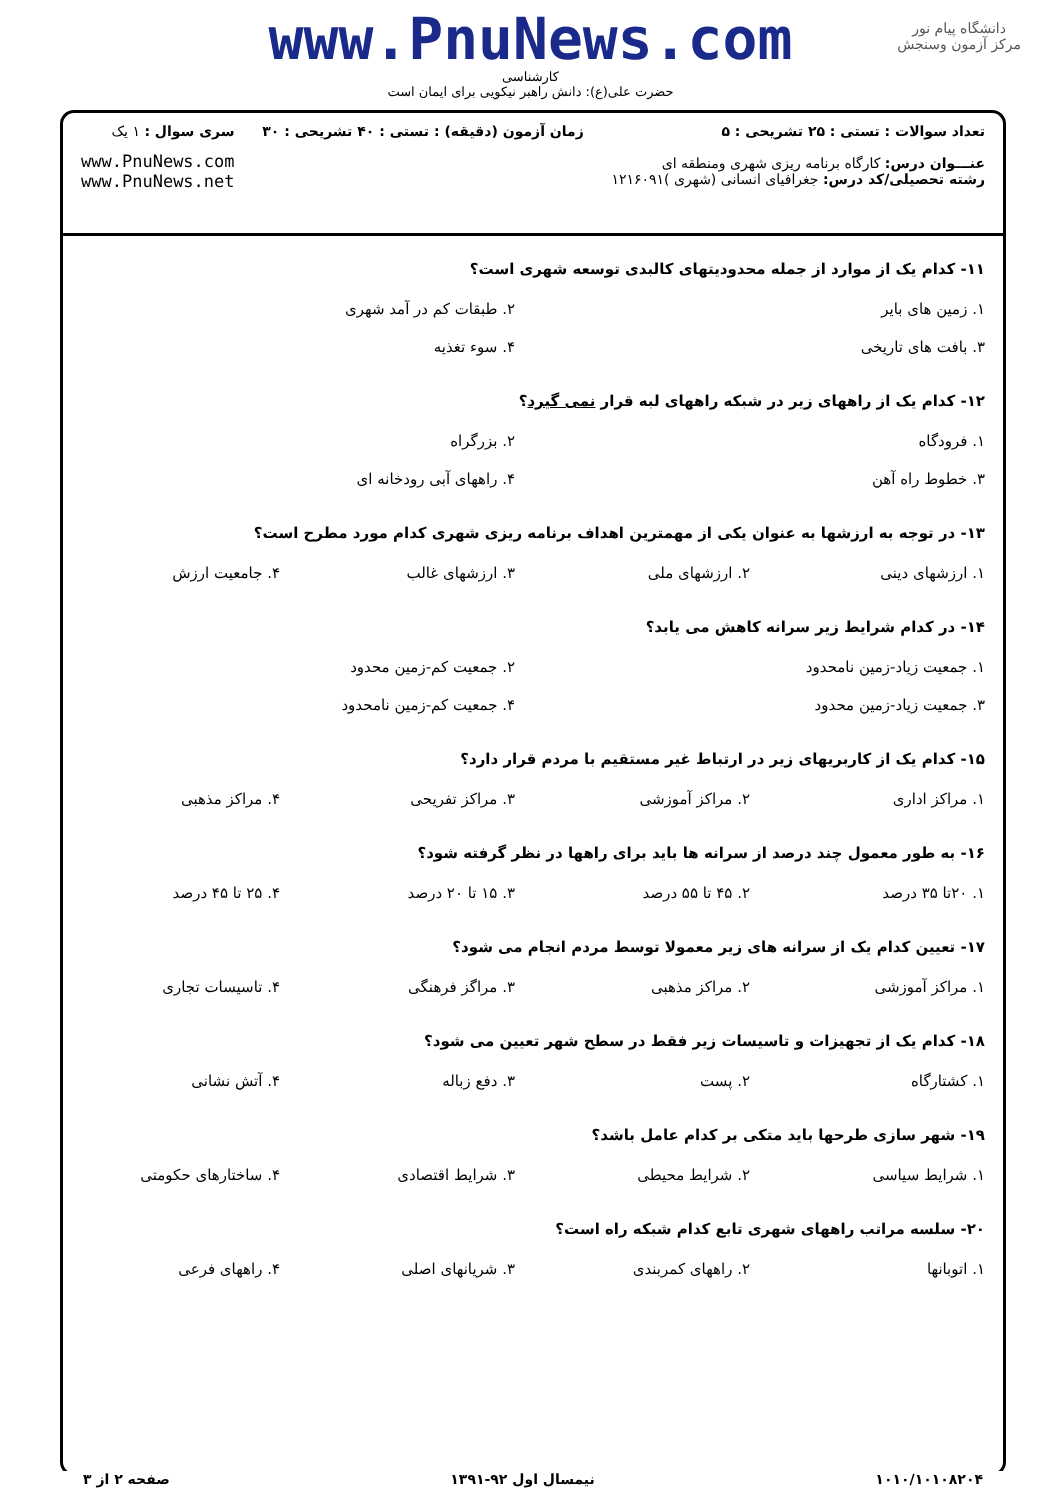www.PnuNews.com
کارشناسی
حضرت علی(ع): دانش راهبر نیکویی برای ایمان است
دانشگاه پیام نور
مرکز آزمون وسنجش
تعداد سوالات : تستی : ۲۵ تشریحی : ۵
عنـــوان درس: کارگاه برنامه ریزی شهری ومنطقه ای
رشته تحصیلی/کد درس: جغرافیای انسانی (شهری )۱۲۱۶۰۹۱
زمان آزمون (دقیقه) : تستی : ۴۰ تشریحی : ۳۰
سری سوال : ۱ یک
www.PnuNews.com
www.PnuNews.net
۱۱- کدام یک از موارد از جمله محدودیتهای کالبدی توسعه شهری است؟
| ۱. زمین های بایر | ۲. طبقات کم در آمد شهری |
| ۳. بافت های تاریخی | ۴. سوء تغذیه |
۱۲- کدام یک از راههای زیر در شبکه راههای لبه قرار نمی گیرد؟
| ۱. فرودگاه | ۲. بزرگراه |
| ۳. خطوط راه آهن | ۴. راههای آبی رودخانه ای |
۱۳- در توجه به ارزشها به عنوان یکی از مهمترین اهداف برنامه ریزی شهری کدام مورد مطرح است؟
| ۱. ارزشهای دینی | ۲. ارزشهای ملی | ۳. ارزشهای غالب | ۴. جامعیت ارزش |
۱۴- در کدام شرایط زیر سرانه کاهش می یابد؟
| ۱. جمعیت زیاد-زمین نامحدود | ۲. جمعیت کم-زمین محدود |
| ۳. جمعیت زیاد-زمین محدود | ۴. جمعیت کم-زمین نامحدود |
۱۵- کدام یک از کاربریهای زیر در ارتباط غیر مستقیم با مردم قرار دارد؟
| ۱. مراکز اداری | ۲. مراکز آموزشی | ۳. مراکز تفریحی | ۴. مراکز مذهبی |
۱۶- به طور معمول چند درصد از سرانه ها باید برای راهها در نظر گرفته شود؟
| ۱. ۲۰تا ۳۵ درصد | ۲. ۴۵ تا ۵۵ درصد | ۳. ۱۵ تا ۲۰ درصد | ۴. ۲۵ تا ۴۵ درصد |
۱۷- تعیین کدام یک از سرانه های زیر معمولا توسط مردم انجام می شود؟
| ۱. مراکز آموزشی | ۲. مراکز مذهبی | ۳. مراگز فرهنگی | ۴. تاسیسات تجاری |
۱۸- کدام یک از تجهیزات و تاسیسات زیر فقط در سطح شهر تعیین می شود؟
| ۱. کشتارگاه | ۲. پست | ۳. دفع زباله | ۴. آتش نشانی |
۱۹- شهر سازی طرحها باید متکی بر کدام عامل باشد؟
| ۱. شرایط سیاسی | ۲. شرایط محیطی | ۳. شرایط اقتصادی | ۴. ساختارهای حکومتی |
۲۰- سلسه مراتب راههای شهری تابع کدام شبکه راه است؟
| ۱. اتوبانها | ۲. راههای کمربندی | ۳. شریانهای اصلی | ۴. راههای فرعی |
۱۰۱۰/۱۰۱۰۸۲۰۴ نیمسال اول ۹۲-۱۳۹۱ صفحه ۲ از ۳